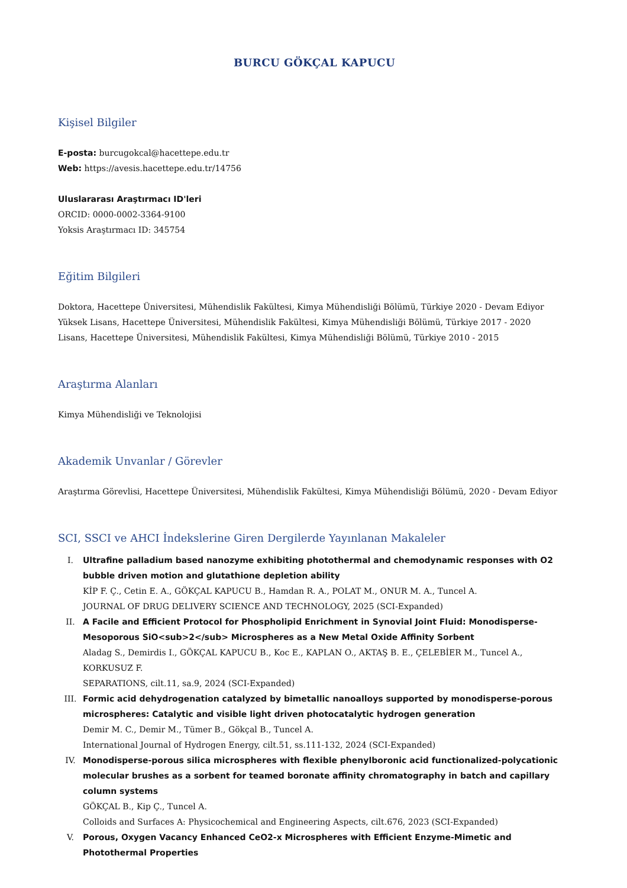BURCU GÖKÇAL KAPUCU
Kişisel Bilgiler
E-posta: burcugokcal@hacettepe.edu.tr
Web: https://avesis.hacettepe.edu.tr/14756
Uluslararası Araştırmacı ID'leri
ORCID: 0000-0002-3364-9100
Yoksis Araştırmacı ID: 345754
Eğitim Bilgileri
Doktora, Hacettepe Üniversitesi, Mühendislik Fakültesi, Kimya Mühendisliği Bölümü, Türkiye 2020 - Devam Ediyor
Yüksek Lisans, Hacettepe Üniversitesi, Mühendislik Fakültesi, Kimya Mühendisliği Bölümü, Türkiye 2017 - 2020
Lisans, Hacettepe Üniversitesi, Mühendislik Fakültesi, Kimya Mühendisliği Bölümü, Türkiye 2010 - 2015
Araştırma Alanları
Kimya Mühendisliği ve Teknolojisi
Akademik Unvanlar / Görevler
Araştırma Görevlisi, Hacettepe Üniversitesi, Mühendislik Fakültesi, Kimya Mühendisliği Bölümü, 2020 - Devam Ediyor
SCI, SSCI ve AHCI İndekslerine Giren Dergilerde Yayınlanan Makaleler
I. Ultrafine palladium based nanozyme exhibiting photothermal and chemodynamic responses with O2 bubble driven motion and glutathione depletion ability
KİP F. Ç., Cetin E. A., GÖKÇAL KAPUCU B., Hamdan R. A., POLAT M., ONUR M. A., Tuncel A.
JOURNAL OF DRUG DELIVERY SCIENCE AND TECHNOLOGY, 2025 (SCI-Expanded)
II. A Facile and Efficient Protocol for Phospholipid Enrichment in Synovial Joint Fluid: Monodisperse-Mesoporous SiO<sub>2</sub> Microspheres as a New Metal Oxide Affinity Sorbent
Aladag S., Demirdis I., GÖKÇAL KAPUCU B., Koc E., KAPLAN O., AKTAŞ B. E., ÇELEBİER M., Tuncel A., KORKUSUZ F.
SEPARATIONS, cilt.11, sa.9, 2024 (SCI-Expanded)
III. Formic acid dehydrogenation catalyzed by bimetallic nanoalloys supported by monodisperse-porous microspheres: Catalytic and visible light driven photocatalytic hydrogen generation
Demir M. C., Demir M., Tümer B., Gökçal B., Tuncel A.
International Journal of Hydrogen Energy, cilt.51, ss.111-132, 2024 (SCI-Expanded)
IV. Monodisperse-porous silica microspheres with flexible phenylboronic acid functionalized-polycationic molecular brushes as a sorbent for teamed boronate affinity chromatography in batch and capillary column systems
GÖKÇAL B., Kip Ç., Tuncel A.
Colloids and Surfaces A: Physicochemical and Engineering Aspects, cilt.676, 2023 (SCI-Expanded)
V. Porous, Oxygen Vacancy Enhanced CeO2-x Microspheres with Efficient Enzyme-Mimetic and Photothermal Properties